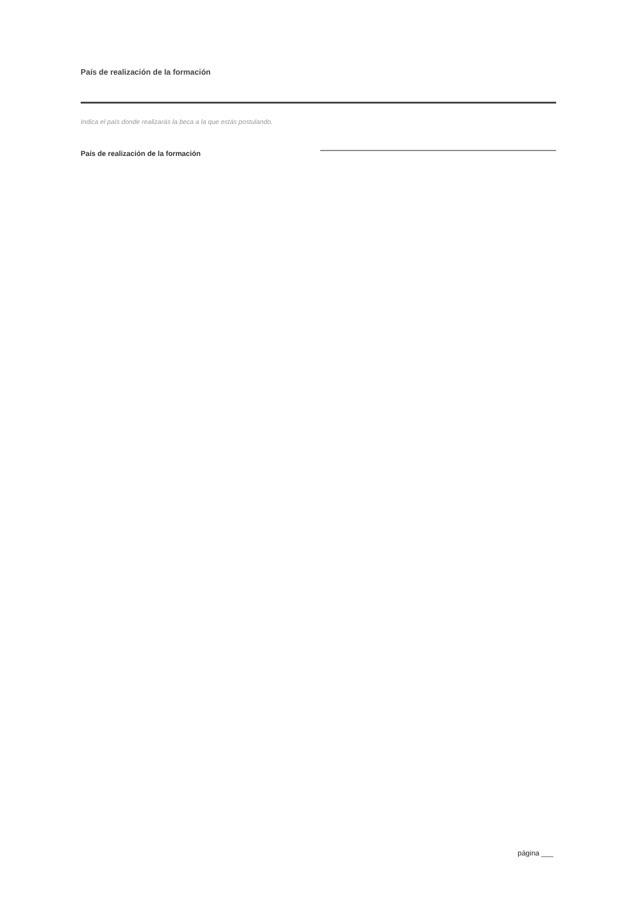País de realización de la formación
Indica el país donde realizarás la beca a la que estás postulando.
País de realización de la formación
página ___